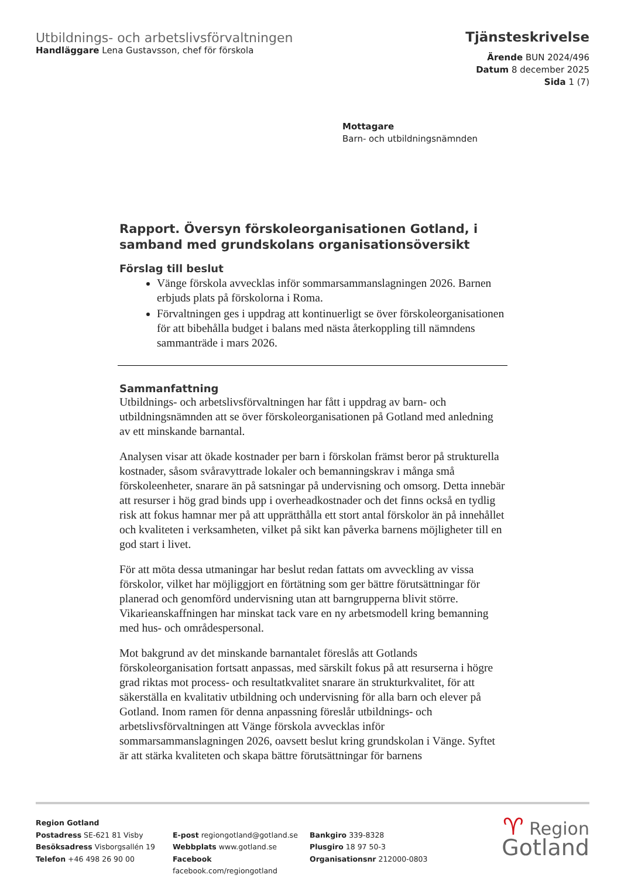Utbildnings- och arbetslivsförvaltningen
Handläggare Lena Gustavsson, chef för förskola
Tjänsteskrivelse
Ärende BUN 2024/496
Datum 8 december 2025
Sida 1 (7)
Mottagare
Barn- och utbildningsnämnden
Rapport. Översyn förskoleorganisationen Gotland, i samband med grundskolans organisationsöversikt
Förslag till beslut
Vänge förskola avvecklas inför sommarsammanslagningen 2026. Barnen erbjuds plats på förskolorna i Roma.
Förvaltningen ges i uppdrag att kontinuerligt se över förskoleorganisationen för att bibehålla budget i balans med nästa återkoppling till nämndens sammanträde i mars 2026.
Sammanfattning
Utbildnings- och arbetslivsförvaltningen har fått i uppdrag av barn- och utbildningsnämnden att se över förskoleorganisationen på Gotland med anledning av ett minskande barnantal.
Analysen visar att ökade kostnader per barn i förskolan främst beror på strukturella kostnader, såsom svåravyttrade lokaler och bemanningskrav i många små förskoleenheter, snarare än på satsningar på undervisning och omsorg. Detta innebär att resurser i hög grad binds upp i overheadkostnader och det finns också en tydlig risk att fokus hamnar mer på att upprätthålla ett stort antal förskolor än på innehållet och kvaliteten i verksamheten, vilket på sikt kan påverka barnens möjligheter till en god start i livet.
För att möta dessa utmaningar har beslut redan fattats om avveckling av vissa förskolor, vilket har möjliggjort en förtätning som ger bättre förutsättningar för planerad och genomförd undervisning utan att barngrupperna blivit större. Vikarieanskaffningen har minskat tack vare en ny arbetsmodell kring bemanning med hus- och områdespersonal.
Mot bakgrund av det minskande barnantalet föreslås att Gotlands förskoleorganisation fortsatt anpassas, med särskilt fokus på att resurserna i högre grad riktas mot process- och resultatkvalitet snarare än strukturkvalitet, för att säkerställa en kvalitativ utbildning och undervisning för alla barn och elever på Gotland. Inom ramen för denna anpassning föreslår utbildnings- och arbetslivsförvaltningen att Vänge förskola avvecklas inför sommarsammanslagningen 2026, oavsett beslut kring grundskolan i Vänge. Syftet är att stärka kvaliteten och skapa bättre förutsättningar för barnens
Region Gotland
Postadress SE-621 81 Visby
Besöksadress Visborgsallén 19
Telefon +46 498 26 90 00
E-post regiongotland@gotland.se
Webbplats www.gotland.se
Facebook facebook.com/regiongotland
Bankgiro 339-8328
Plusgiro 18 97 50-3
Organisationsnr 212000-0803
♈ Region
Gotland